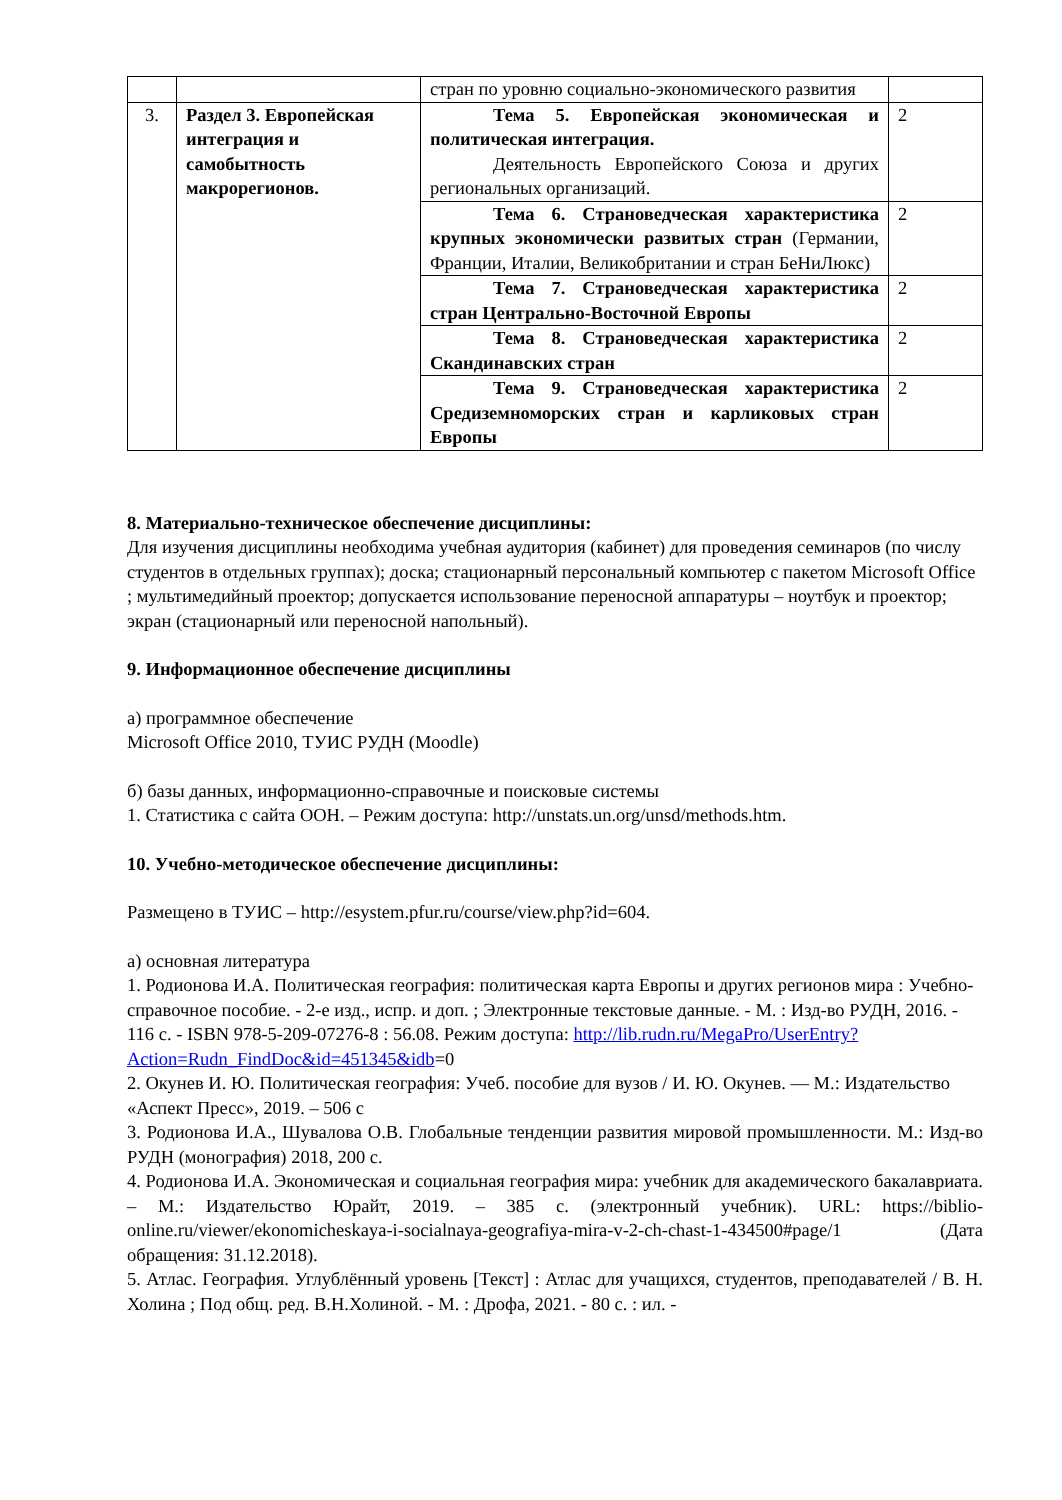| | | стран по уровню социально-экономического развития | |
| 3. | Раздел 3. Европейская интеграция и самобытность макрорегионов. | Тема 5. Европейская экономическая и политическая интеграция. Деятельность Европейского Союза и других региональных организаций. | 2 |
| | | Тема 6. Страноведческая характеристика крупных экономически развитых стран (Германии, Франции, Италии, Великобритании и стран БеНиЛюкс) | 2 |
| | | Тема 7. Страноведческая характеристика стран Центрально-Восточной Европы | 2 |
| | | Тема 8. Страноведческая характеристика Скандинавских стран | 2 |
| | | Тема 9. Страноведческая характеристика Средиземноморских стран и карликовых стран Европы | 2 |
8. Материально-техническое обеспечение дисциплины:
Для изучения дисциплины необходима учебная аудитория (кабинет) для проведения семинаров (по числу студентов в отдельных группах); доска; стационарный персональный компьютер с пакетом Microsoft Office ; мультимедийный проектор; допускается использование переносной аппаратуры – ноутбук и проектор; экран (стационарный или переносной напольный).
9. Информационное обеспечение дисциплины
а) программное обеспечение
Microsoft Office 2010, ТУИС РУДН (Moodle)
б) базы данных, информационно-справочные и поисковые системы
1. Статистика с сайта ООН. – Режим доступа: http://unstats.un.org/unsd/methods.htm.
10. Учебно-методическое обеспечение дисциплины:
Размещено в ТУИС – http://esystem.pfur.ru/course/view.php?id=604.
а) основная литература
1. Родионова И.А. Политическая география: политическая карта Европы и других регионов мира : Учебно-справочное пособие. - 2-е изд., испр. и доп. ; Электронные текстовые данные. - М. : Изд-во РУДН, 2016. - 116 с. - ISBN 978-5-209-07276-8 : 56.08. Режим доступа: http://lib.rudn.ru/MegaPro/UserEntry?Action=Rudn_FindDoc&id=451345&idb=0
2. Окунев И. Ю. Политическая география: Учеб. пособие для вузов / И. Ю. Окунев. — М.: Издательство «Аспект Пресс», 2019. – 506 с
3. Родионова И.А., Шувалова О.В. Глобальные тенденции развития мировой промышленности. М.: Изд-во РУДН (монография) 2018, 200 с.
4. Родионова И.А. Экономическая и социальная география мира: учебник для академического бакалавриата. – М.: Издательство Юрайт, 2019. – 385 с. (электронный учебник). URL: https://biblio-online.ru/viewer/ekonomicheskaya-i-socialnaya-geografiya-mira-v-2-ch-chast-1-434500#page/1 (Дата обращения: 31.12.2018).
5. Атлас. География. Углублённый уровень [Текст] : Атлас для учащихся, студентов, преподавателей / В. Н. Холина ; Под общ. ред. В.Н.Холиной. - М. : Дрофа, 2021. - 80 с. : ил. -